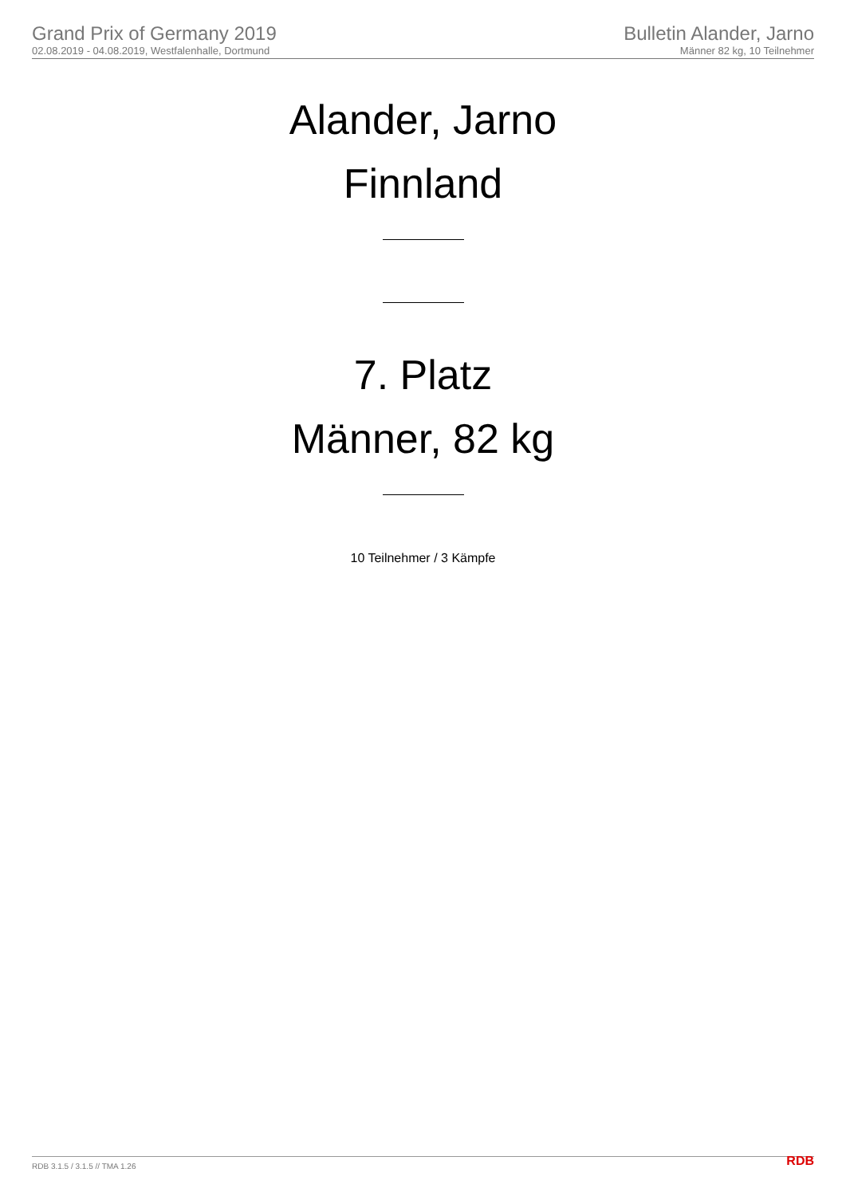Grand Prix of Germany 2019
02.08.2019 - 04.08.2019, Westfalenhalle, Dortmund
Bulletin Alander, Jarno
Männer 82 kg, 10 Teilnehmer
Alander, Jarno
Finnland
7. Platz
Männer, 82 kg
10 Teilnehmer / 3 Kämpfe
RDB 3.1.5 / 3.1.5 // TMA 1.26 RDB